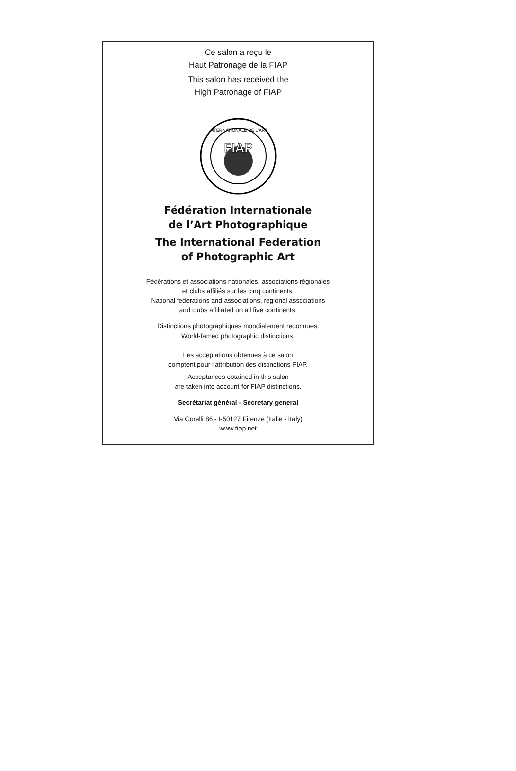Ce salon a reçu le
Haut Patronage de la FIAP
This salon has received the
High Patronage of FIAP
FIAP
INTERNATIONALE DE L'ART
Fédération Internationale
de l’Art Photographique
The International Federation
of Photographic Art
Fédérations et associations nationales, associations régionales
et clubs affiliés sur les cinq continents.
National federations and associations, regional associations
and clubs affiliated on all five continents.
Distinctions photographiques mondialement reconnues.
World-famed photographic distinctions.
Les acceptations obtenues à ce salon
comptent pour l’attribution des distinctions FIAP.
Acceptances obtained in this salon
are taken into account for FIAP distinctions.
Secrétariat général - Secretary general
Via Corelli 86 - I-50127 Firenze (Italie - Italy)
www.fiap.net